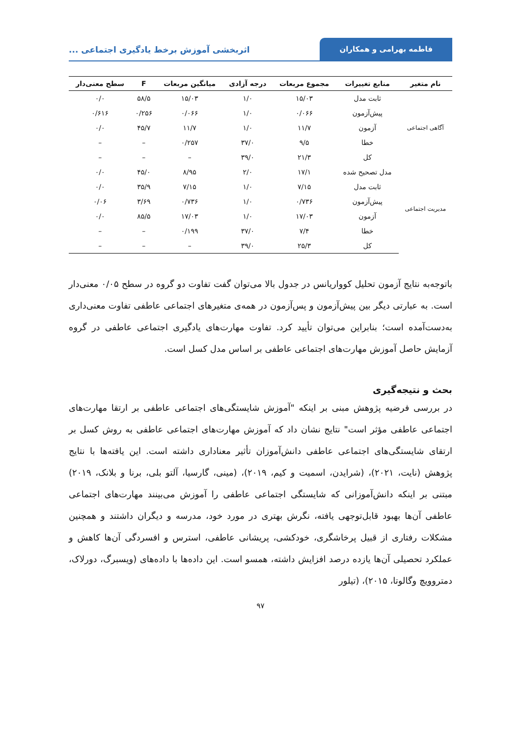فاطمه بهرامی و همکاران
اثربخشی آموزش برخط یادگیری اجتماعی ...
| نام متغیر | منابع تغییرات | مجموع مربعات | درجه آزادی | میانگین مربعات | F | سطح معنی‌دار |
| --- | --- | --- | --- | --- | --- | --- |
| آگاهی اجتماعی | ثابت مدل | ۱۵/۰۳ | ۱/۰ | ۱۵/۰۳ | ۵۸/۵ | ۰/۰ |
| | پیش‌آزمون | ۰/۰۶۶ | ۱/۰ | ۰/۰۶۶ | ۰/۲۵۶ | ۰/۶۱۶ |
| | آزمون | ۱۱/۷ | ۱/۰ | ۱۱/۷ | ۴۵/۷ | ۰/۰ |
| | خطا | ۹/۵ | ۳۷/۰ | ۰/۲۵۷ | – | – |
| | کل | ۲۱/۳ | ۳۹/۰ | – | – | – |
| مدیریت اجتماعی | مدل تصحیح شده | ۱۷/۱ | ۲/۰ | ۸/۹۵ | ۴۵/۰ | ۰/۰ |
| | ثابت مدل | ۷/۱۵ | ۱/۰ | ۷/۱۵ | ۳۵/۹ | ۰/۰ |
| | پیش‌آزمون | ۰/۷۳۶ | ۱/۰ | ۰/۷۳۶ | ۳/۶۹ | ۰/۰۶ |
| | آزمون | ۱۷/۰۳ | ۱/۰ | ۱۷/۰۳ | ۸۵/۵ | ۰/۰ |
| | خطا | ۷/۴ | ۳۷/۰ | ۰/۱۹۹ | – | – |
| | کل | ۲۵/۳ | ۳۹/۰ | – | – | – |
باتوجه‌به نتایج آزمون تحلیل کوواریانس در جدول بالا می‌توان گفت تفاوت دو گروه در سطح ۰/۰۵ معنی‌دار است. به عبارتی دیگر بین پیش‌آزمون و پس‌آزمون در همه‌ی متغیرهای اجتماعی عاطفی تفاوت معنی‌داری به‌دست‌آمده است؛ بنابراین می‌توان تأیید کرد. تفاوت مهارت‌های یادگیری اجتماعی عاطفی در گروه آزمایش حاصل آموزش مهارت‌های اجتماعی عاطفی بر اساس مدل کسل است.
بحث و نتیجه‌گیری
در بررسی فرضیه پژوهش مبنی بر اینکه "آموزش شایستگی‌های اجتماعی عاطفی بر ارتقا مهارت‌های اجتماعی عاطفی مؤثر است" نتایج نشان داد که آموزش مهارت‌های اجتماعی عاطفی به روش کسل بر ارتقای شایستگی‌های اجتماعی عاطفی دانش‌آموزان تأثیر معناداری داشته است. این یافته‌ها با نتایج پژوهش (نایت، ۲۰۲۱)، (شرایدن، اسمیت و کیم، ۲۰۱۹)، (مینی، گارسیا، آلتو بلی، برنا و بلانک، ۲۰۱۹) مبتنی بر اینکه دانش‌آموزانی که شایستگی اجتماعی عاطفی را آموزش می‌بینند مهارت‌های اجتماعی عاطفی آن‌ها بهبود قابل‌توجهی یافته، نگرش بهتری در مورد خود، مدرسه و دیگران داشتند و همچنین مشکلات رفتاری از قبیل پرخاشگری، خودکشی، پریشانی عاطفی، استرس و افسردگی آن‌ها کاهش و عملکرد تحصیلی آن‌ها یازده درصد افزایش داشته، همسو است. این داده‌ها با داده‌های (ویسبرگ، دورلاک، دمتروویچ وگالوتا، ۲۰۱۵)، (تیلور
۹۷